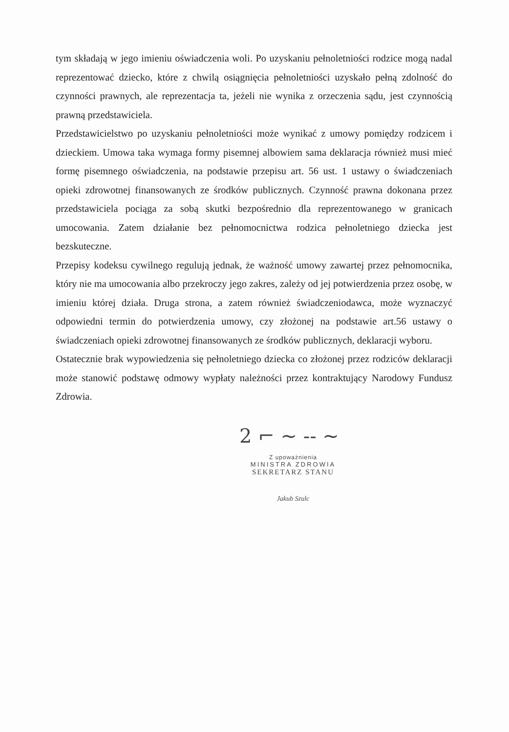tym składają w jego imieniu oświadczenia woli. Po uzyskaniu pełnoletniości rodzice mogą nadal reprezentować dziecko, które z chwilą osiągnięcia pełnoletniości uzyskało pełną zdolność do czynności prawnych, ale reprezentacja ta, jeżeli nie wynika z orzeczenia sądu, jest czynnością prawną przedstawiciela.
Przedstawicielstwo po uzyskaniu pełnoletniości może wynikać z umowy pomiędzy rodzicem i dzieckiem. Umowa taka wymaga formy pisemnej albowiem sama deklaracja również musi mieć formę pisemnego oświadczenia, na podstawie przepisu art. 56 ust. 1 ustawy o świadczeniach opieki zdrowotnej finansowanych ze środków publicznych. Czynność prawna dokonana przez przedstawiciela pociąga za sobą skutki bezpośrednio dla reprezentowanego w granicach umocowania. Zatem działanie bez pełnomocnictwa rodzica pełnoletniego dziecka jest bezskuteczne.
Przepisy kodeksu cywilnego regulują jednak, że ważność umowy zawartej przez pełnomocnika, który nie ma umocowania albo przekroczy jego zakres, zależy od jej potwierdzenia przez osobę, w imieniu której działa. Druga strona, a zatem również świadczeniodawca, może wyznaczyć odpowiedni termin do potwierdzenia umowy, czy złożonej na podstawie art.56 ustawy o świadczeniach opieki zdrowotnej finansowanych ze środków publicznych, deklaracji wyboru.
Ostatecznie brak wypowiedzenia się pełnoletniego dziecka co złożonej przez rodziców deklaracji może stanowić podstawę odmowy wypłaty należności przez kontraktujący Narodowy Fundusz Zdrowia.
2 ⌐ ~ -- ~
Z upoważnienia
MINISTRA ZDROWIA
SEKRETARZ STANU
Jakub Szulc